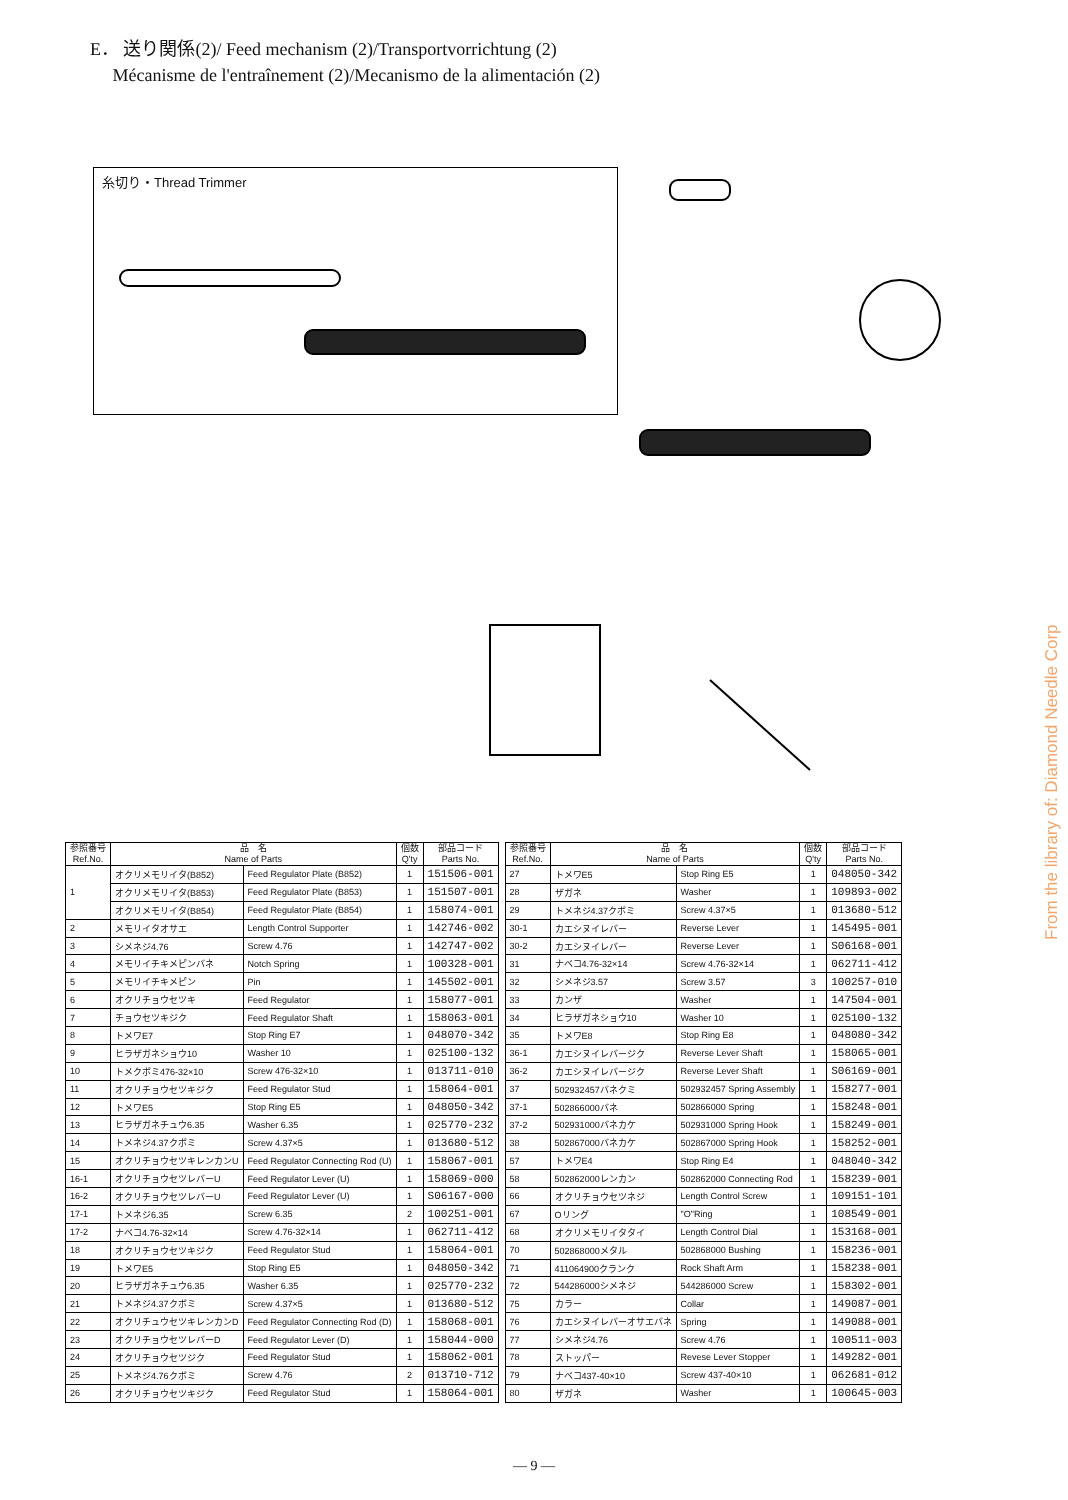E． 送り関係(2)/ Feed mechanism (2)/Transportvorrichtung (2)
Mécanisme de l'entraînement (2)/Mecanismo de la alimentación (2)
糸切り・Thread Trimmer
From the library of: Diamond Needle Corp
| 参照番号 Ref.No. | 品 名 Name of Parts | | 個数 Q'ty | 部品コード Parts No. |
| --- | --- | --- | --- | --- |
| 1 | オクリメモリイタ(B852) | Feed Regulator Plate (B852) | 1 | 151506-001 |
| | オクリメモリイタ(B853) | Feed Regulator Plate (B853) | 1 | 151507-001 |
| | オクリメモリイタ(B854) | Feed Regulator Plate (B854) | 1 | 158074-001 |
| 2 | メモリイタオサエ | Length Control Supporter | 1 | 142746-002 |
| 3 | シメネジ4.76 | Screw 4.76 | 1 | 142747-002 |
| 4 | メモリイチキメピンバネ | Notch Spring | 1 | 100328-001 |
| 5 | メモリイチキメピン | Pin | 1 | 145502-001 |
| 6 | オクリチョウセツキ | Feed Regulator | 1 | 158077-001 |
| 7 | チョウセツキジク | Feed Regulator Shaft | 1 | 158063-001 |
| 8 | トメワE7 | Stop Ring E7 | 1 | 048070-342 |
| 9 | ヒラザガネショウ10 | Washer 10 | 1 | 025100-132 |
| 10 | トメクボミ476-32×10 | Screw 476-32×10 | 1 | 013711-010 |
| 11 | オクリチョウセツキジク | Feed Regulator Stud | 1 | 158064-001 |
| 12 | トメワE5 | Stop Ring E5 | 1 | 048050-342 |
| 13 | ヒラザガネチュウ6.35 | Washer 6.35 | 1 | 025770-232 |
| 14 | トメネジ4.37クボミ | Screw 4.37×5 | 1 | 013680-512 |
| 15 | オクリチョウセツキレンカンU | Feed Regulator Connecting Rod (U) | 1 | 158067-001 |
| 16-1 | オクリチョウセツレバーU | Feed Regulator Lever (U) | 1 | 158069-000 |
| 16-2 | オクリチョウセツレバーU | Feed Regulator Lever (U) | 1 | S06167-000 |
| 17-1 | トメネジ6.35 | Screw 6.35 | 2 | 100251-001 |
| 17-2 | ナベコ4.76-32×14 | Screw 4.76-32×14 | 1 | 062711-412 |
| 18 | オクリチョウセツキジク | Feed Regulator Stud | 1 | 158064-001 |
| 19 | トメワE5 | Stop Ring E5 | 1 | 048050-342 |
| 20 | ヒラザガネチュウ6.35 | Washer 6.35 | 1 | 025770-232 |
| 21 | トメネジ4.37クボミ | Screw 4.37×5 | 1 | 013680-512 |
| 22 | オクリチュウセツキレンカンD | Feed Regulator Connecting Rod (D) | 1 | 158068-001 |
| 23 | オクリチョウセツレバーD | Feed Regulator Lever (D) | 1 | 158044-000 |
| 24 | オクリチョウセツジク | Feed Regulator Stud | 1 | 158062-001 |
| 25 | トメネジ4.76クボミ | Screw 4.76 | 2 | 013710-712 |
| 26 | オクリチョウセツキジク | Feed Regulator Stud | 1 | 158064-001 |
| 参照番号 Ref.No. | 品 名 Name of Parts | | 個数 Q'ty | 部品コード Parts No. |
| --- | --- | --- | --- | --- |
| 27 | トメワE5 | Stop Ring E5 | 1 | 048050-342 |
| 28 | ザガネ | Washer | 1 | 109893-002 |
| 29 | トメネジ4.37クボミ | Screw 4.37×5 | 1 | 013680-512 |
| 30-1 | カエシヌイレバー | Reverse Lever | 1 | 145495-001 |
| 30-2 | カエシヌイレバー | Reverse Lever | 1 | S06168-001 |
| 31 | ナベコ4.76-32×14 | Screw 4.76-32×14 | 1 | 062711-412 |
| 32 | シメネジ3.57 | Screw 3.57 | 3 | 100257-010 |
| 33 | カンザ | Washer | 1 | 147504-001 |
| 34 | ヒラザガネショウ10 | Washer 10 | 1 | 025100-132 |
| 35 | トメワE8 | Stop Ring E8 | 1 | 048080-342 |
| 36-1 | カエシヌイレバージク | Reverse Lever Shaft | 1 | 158065-001 |
| 36-2 | カエシヌイレバージク | Reverse Lever Shaft | 1 | S06169-001 |
| 37 | 502932457バネクミ | 502932457 Spring Assembly | 1 | 158277-001 |
| 37-1 | 502866000バネ | 502866000 Spring | 1 | 158248-001 |
| 37-2 | 502931000バネカケ | 502931000 Spring Hook | 1 | 158249-001 |
| 38 | 502867000バネカケ | 502867000 Spring Hook | 1 | 158252-001 |
| 57 | トメワE4 | Stop Ring E4 | 1 | 048040-342 |
| 58 | 502862000レンカン | 502862000 Connecting Rod | 1 | 158239-001 |
| 66 | オクリチョウセツネジ | Length Control Screw | 1 | 109151-101 |
| 67 | Oリング | "O"Ring | 1 | 108549-001 |
| 68 | オクリメモリイタタイ | Length Control Dial | 1 | 153168-001 |
| 70 | 502868000メタル | 502868000 Bushing | 1 | 158236-001 |
| 71 | 411064900クランク | Rock Shaft Arm | 1 | 158238-001 |
| 72 | 544286000シメネジ | 544286000 Screw | 1 | 158302-001 |
| 75 | カラー | Collar | 1 | 149087-001 |
| 76 | カエシヌイレバーオサエバネ | Spring | 1 | 149088-001 |
| 77 | シメネジ4.76 | Screw 4.76 | 1 | 100511-003 |
| 78 | ストッパー | Revese Lever Stopper | 1 | 149282-001 |
| 79 | ナベコ437-40×10 | Screw 437-40×10 | 1 | 062681-012 |
| 80 | ザガネ | Washer | 1 | 100645-003 |
— 9 —